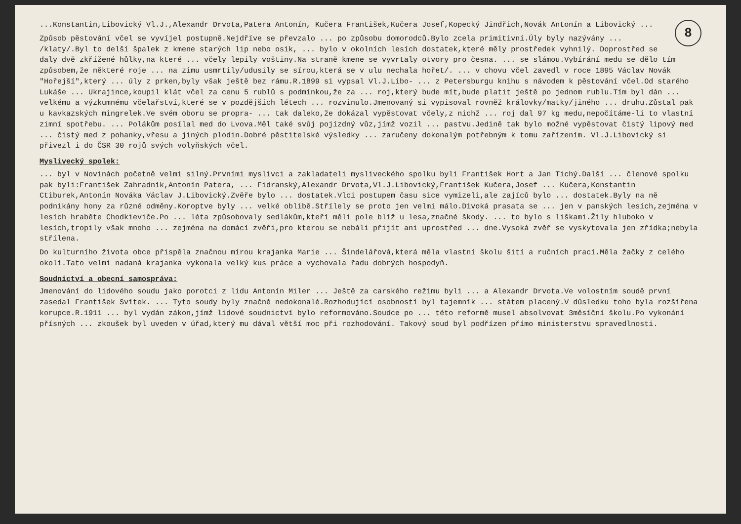8
...Konstantin,Libovický Vl.J.,Alexandr Drvota,Patera Antonín, Kučera František,Kučera Josef,Kopecký Jindřich,Novák Antonín a Libovický ...
Způsob pěstování včel se vyvíjel postupně.Nejdříve se převzalo ... po způsobu domorodců.Bylo zcela primitivní.Úly byly nazývány ... /klaty/.Byl to delší špalek z kmene starých lip nebo osik, ... bylo v okolních lesích dostatek,které měly prostředek vyhnilý. Doprostřed se daly dvě zkřížené hůlky,na které ... včely lepily voštiny.Na straně kmene se vyvrtaly otvory pro česna. ... se slámou.Vybírání medu se dělo tím způsobem,že některé roje ... na zimu usmrtily/udusily se sírou,která se v ulu nechala hořet/. ... v chovu včel zavedl v roce 1895 Václav Novák "Hořejší",který ... úly z prken,byly však ještě bez rámu.R.1899 si vypsal Vl.J.Libo- ... z Petersburgu knihu s návodem k pěstování včel.Od starého Lukáše ... Ukrajince,koupil klát včel za cenu 5 rublů s podmínkou,že za ... roj,který bude mít,bude platit ještě po jednom rublu.Tím byl dán ... velkému a výzkumnému včelařství,které se v pozdějších létech ... rozvinulo.Jmenovaný si vypisoval rovněž královky/matky/jiného ... druhu.Zůstal pak u kavkazských mingrelek.Ve svém oboru se propra- ... tak daleko,že dokázal vypěstovat včely,z nichž ... roj dal 97 kg medu,nepočítáme-li to vlastní zimní spotřebu. ... Polákům posílal med do Lvova.Měl také svůj pojízdný vůz,jímž vozil ... pastvu.Jedině tak bylo možné vypěstovat čistý lipový med ... čistý med z pohanky,vřesu a jiných plodin.Dobré pěstitelské výsledky ... zaručeny dokonalým potřebným k tomu zařízením. Vl.J.Libovický si přivezl i do ČSR 30 rojů svých volyňských včel.
Myslivecký spolek:
... byl v Novinách početně velmi silný.Prvními myslivci a zakladateli mysliveckého spolku byli František Hort a Jan Tichý.Další ... členové spolku pak byli:František Zahradník,Antonín Patera, ... Fidranský,Alexandr Drvota,Vl.J.Libovický,František Kučera,Josef ... Kučera,Konstantin Ctiburek,Antonín Nováka Václav J.Libovický.Zvěře bylo ... dostatek.Vlci postupem času sice vymizeli,ale zajíců bylo ... dostatek.Byly na ně podnikány hony za různé odměny.Koroptve byly ... velké oblibě.Střílely se proto jen velmi málo.Divoká prasata se ... jen v panských lesích,zejména v lesích hraběte Chodkieviče.Po ... léta způsobovaly sedlákům,kteří měli pole blíž u lesa,značné škody. ... to bylo s liškami.Žily hluboko v lesích,tropily však mnoho ... zejména na domácí zvěři,pro kterou se nebáli přijít ani uprostřed ... dne.Vysoká zvěř se vyskytovala jen zřídka;nebyla střílena.
Do kulturního života obce přispěla značnou mírou krajanka Marie ... Šindelářová,která měla vlastní školu šití a ručních prací.Měla žačky z celého okolí.Tato velmi nadaná krajanka vykonala velký kus práce a vychovala řadu dobrých hospodyň.
Soudnictví a obecní samospráva:
Jmenování do lidového soudu jako porotci z lidu Antonín Miler ... Ještě za carského režimu byli ... a Alexandr Drvota.Ve volostním soudě první zasedal František Svítek. ... Tyto soudy byly značně nedokonalé.Rozhodující osobností byl tajemník ... státem placený.V důsledku toho byla rozšířena korupce.R.1911 ... byl vydán zákon,jímž lidové soudnictví bylo reformováno.Soudce po ... této reformě musel absolvovat 3měsíční školu.Po vykonání přísných ... zkoušek byl uveden v úřad,který mu dával větší moc při rozhodování. Takový soud byl podřízen přímo ministerstvu spravedlnosti.